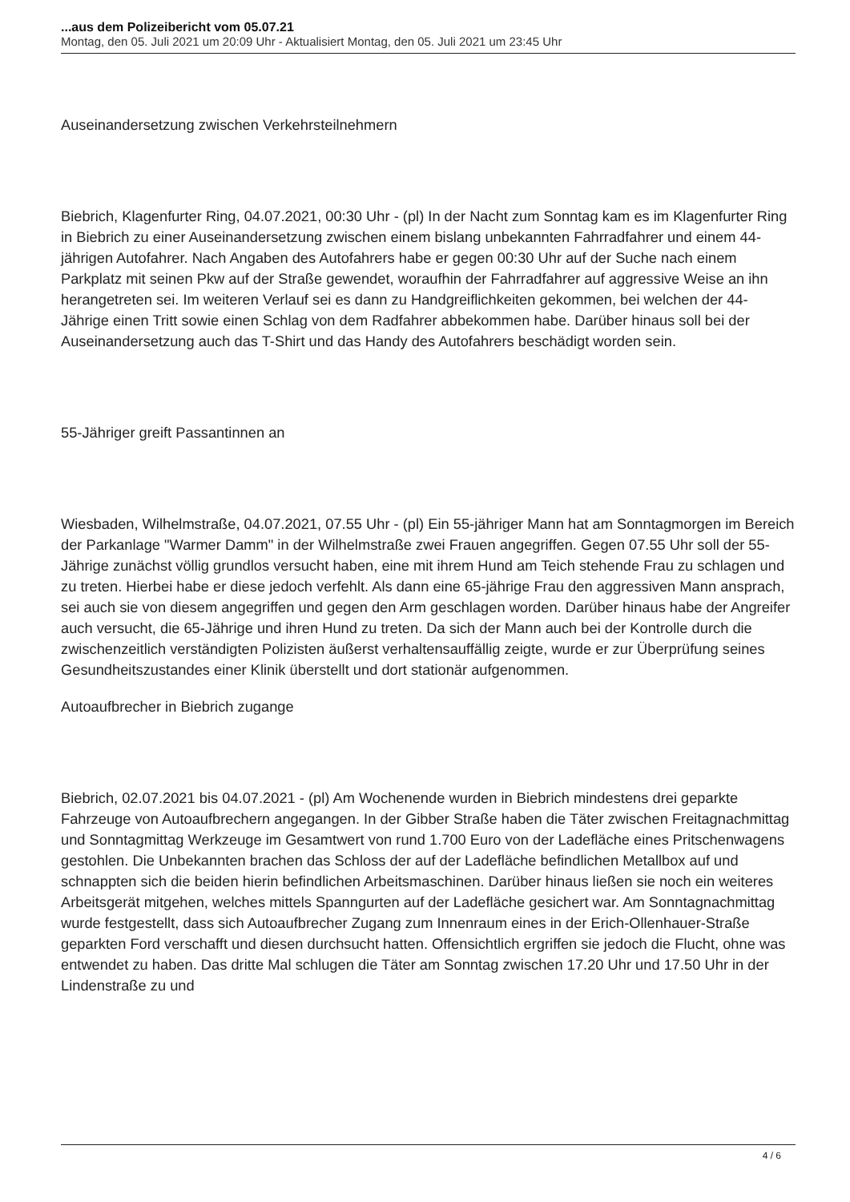...aus dem Polizeibericht vom 05.07.21
Montag, den 05. Juli 2021 um 20:09 Uhr - Aktualisiert Montag, den 05. Juli 2021 um 23:45 Uhr
Auseinandersetzung zwischen Verkehrsteilnehmern
Biebrich, Klagenfurter Ring, 04.07.2021, 00:30 Uhr - (pl) In der Nacht zum Sonntag kam es im Klagenfurter Ring in Biebrich zu einer Auseinandersetzung zwischen einem bislang unbekannten Fahrradfahrer und einem 44-jährigen Autofahrer. Nach Angaben des Autofahrers habe er gegen 00:30 Uhr auf der Suche nach einem Parkplatz mit seinen Pkw auf der Straße gewendet, woraufhin der Fahrradfahrer auf aggressive Weise an ihn herangetreten sei. Im weiteren Verlauf sei es dann zu Handgreiflichkeiten gekommen, bei welchen der 44-Jährige einen Tritt sowie einen Schlag von dem Radfahrer abbekommen habe. Darüber hinaus soll bei der Auseinandersetzung auch das T-Shirt und das Handy des Autofahrers beschädigt worden sein.
55-Jähriger greift Passantinnen an
Wiesbaden, Wilhelmstraße, 04.07.2021, 07.55 Uhr - (pl) Ein 55-jähriger Mann hat am Sonntagmorgen im Bereich der Parkanlage "Warmer Damm" in der Wilhelmstraße zwei Frauen angegriffen. Gegen 07.55 Uhr soll der 55-Jährige zunächst völlig grundlos versucht haben, eine mit ihrem Hund am Teich stehende Frau zu schlagen und zu treten. Hierbei habe er diese jedoch verfehlt. Als dann eine 65-jährige Frau den aggressiven Mann ansprach, sei auch sie von diesem angegriffen und gegen den Arm geschlagen worden. Darüber hinaus habe der Angreifer auch versucht, die 65-Jährige und ihren Hund zu treten. Da sich der Mann auch bei der Kontrolle durch die zwischenzeitlich verständigten Polizisten äußerst verhaltensauffällig zeigte, wurde er zur Überprüfung seines Gesundheitszustandes einer Klinik überstellt und dort stationär aufgenommen.
Autoaufbrecher in Biebrich zugange
Biebrich, 02.07.2021 bis 04.07.2021 - (pl) Am Wochenende wurden in Biebrich mindestens drei geparkte Fahrzeuge von Autoaufbrechern angegangen. In der Gibber Straße haben die Täter zwischen Freitagnachmittag und Sonntagmittag Werkzeuge im Gesamtwert von rund 1.700 Euro von der Ladefläche eines Pritschenwagens gestohlen. Die Unbekannten brachen das Schloss der auf der Ladefläche befindlichen Metallbox auf und schnappten sich die beiden hierin befindlichen Arbeitsmaschinen. Darüber hinaus ließen sie noch ein weiteres Arbeitsgerät mitgehen, welches mittels Spanngurten auf der Ladefläche gesichert war. Am Sonntagnachmittag wurde festgestellt, dass sich Autoaufbrecher Zugang zum Innenraum eines in der Erich-Ollenhauer-Straße geparkten Ford verschafft und diesen durchsucht hatten. Offensichtlich ergriffen sie jedoch die Flucht, ohne was entwendet zu haben. Das dritte Mal schlugen die Täter am Sonntag zwischen 17.20 Uhr und 17.50 Uhr in der Lindenstraße zu und
4 / 6